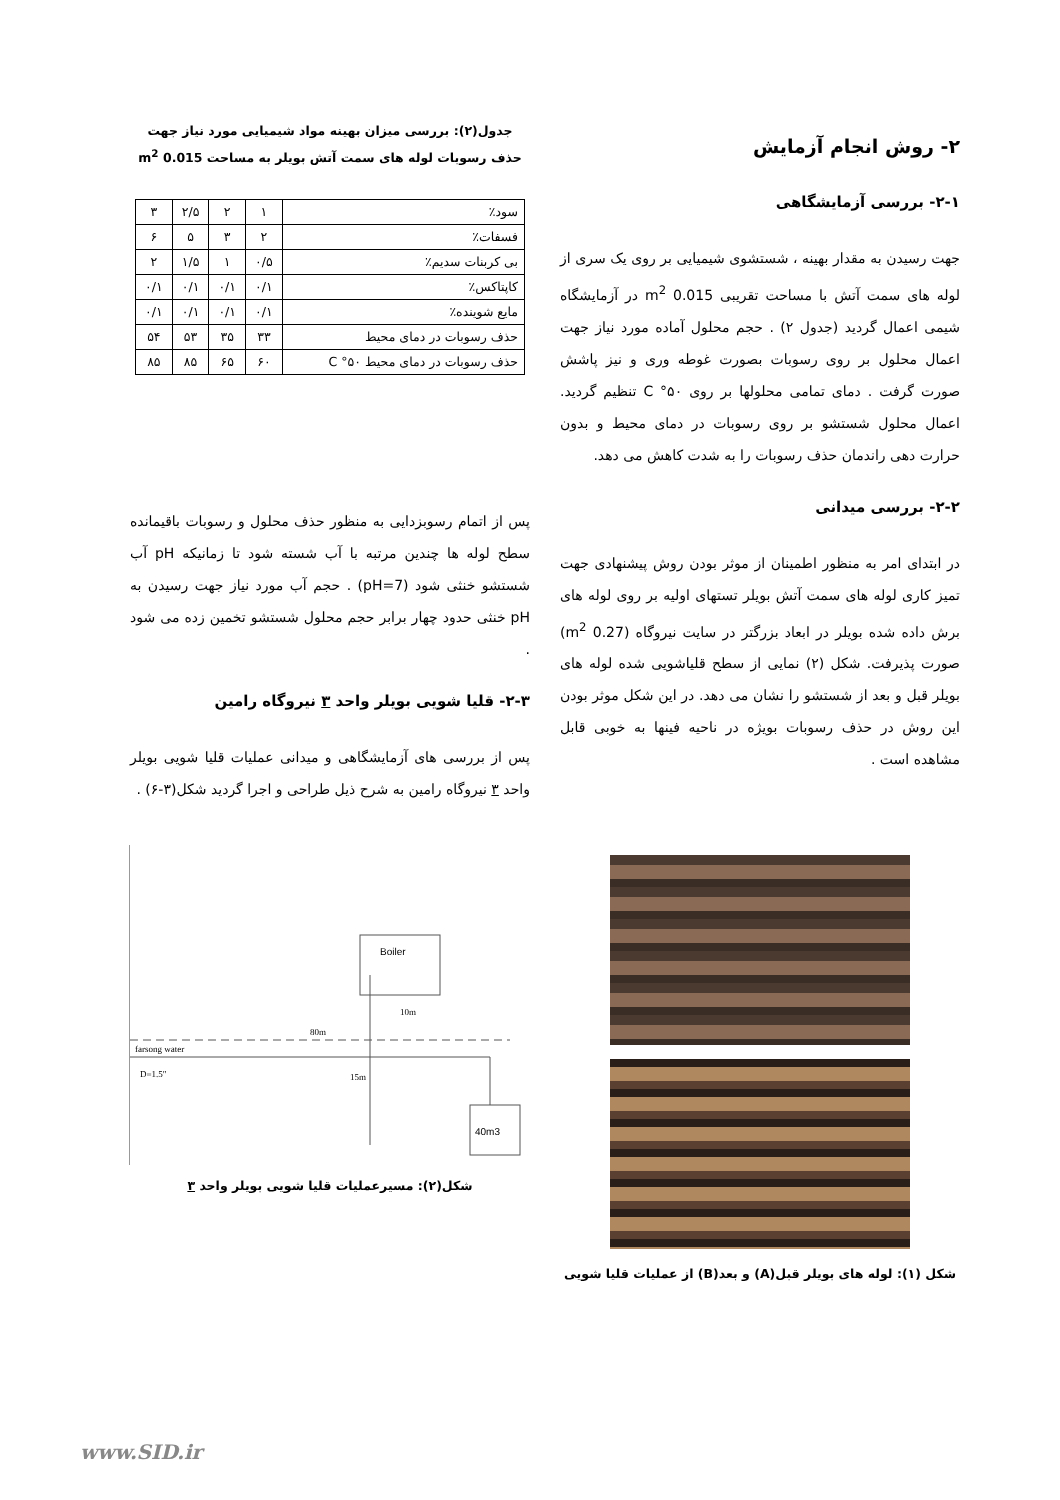۲- روش انجام آزمایش
۲-۱- بررسی آزمایشگاهی
جهت رسیدن به مقدار بهینه ، شستشوی شیمیایی بر روی یک سری از لوله های سمت آتش با مساحت تقریبی 0.015 m<sup>2</sup> در آزمایشگاه شیمی اعمال گردید (جدول ۲) . حجم محلول آماده مورد نیاز جهت اعمال محلول بر روی رسوبات بصورت غوطه وری و نیز پاشش صورت گرفت . دمای تمامی محلولها بر روی C °۵۰ تنظیم گردید. اعمال محلول شستشو بر روی رسوبات در دمای محیط و بدون حرارت دهی راندمان حذف رسوبات را به شدت کاهش می دهد.
۲-۲- بررسی میدانی
در ابتدای امر به منظور اطمینان از موثر بودن روش پیشنهادی جهت تمیز کاری لوله های سمت آتش بویلر تستهای اولیه بر روی لوله های برش داده شده بویلر در ابعاد بزرگتر در سایت نیروگاه (0.27 m<sup>2</sup>) صورت پذیرفت. شکل (۲) نمایی از سطح قلیاشویی شده لوله های بویلر قبل و بعد از شستشو را نشان می دهد. در این شکل موثر بودن این روش در حذف رسوبات بویژه در ناحیه فینها به خوبی قابل مشاهده است .
شکل (۱): لوله های بویلر قبل(A) و بعد(B) از عملیات قلیا شویی
جدول(۲): بررسی میزان بهینه مواد شیمیایی مورد نیاز جهت حذف رسوبات لوله های سمت آتش بویلر به مساحت 0.015 m<sup>2</sup>
| سود٪ | ۱ | ۲ | ۲/۵ | ۳ |
| فسفات٪ | ۲ | ۳ | ۵ | ۶ |
| بی کربنات سدیم٪ | ۰/۵ | ۱ | ۱/۵ | ۲ |
| کاپتاکس٪ | ۰/۱ | ۰/۱ | ۰/۱ | ۰/۱ |
| مایع شوینده٪ | ۰/۱ | ۰/۱ | ۰/۱ | ۰/۱ |
| حذف رسوبات در دمای محیط | ۳۳ | ۳۵ | ۵۳ | ۵۴ |
| حذف رسوبات در دمای محیط C °۵۰ | ۶۰ | ۶۵ | ۸۵ | ۸۵ |
پس از اتمام رسوبزدایی به منظور حذف محلول و رسوبات باقیمانده سطح لوله ها چندین مرتبه با آب شسته شود تا زمانیکه pH آب شستشو خنثی شود (pH=7) . حجم آب مورد نیاز جهت رسیدن به pH خنثی حدود چهار برابر حجم محلول شستشو تخمین زده می شود .
۲-۳- قلیا شویی بویلر واحد ۳ نیروگاه رامین
پس از بررسی های آزمایشگاهی و میدانی عملیات قلیا شویی بویلر واحد ۳ نیروگاه رامین به شرح ذیل طراحی و اجرا گردید شکل(۳-۶) .
Boiler
80m
10m
farsong water
D=1.5"
15m
40m3
شکل(۲): مسیرعملیات قلیا شویی بویلر واحد ۳
www.SID.ir